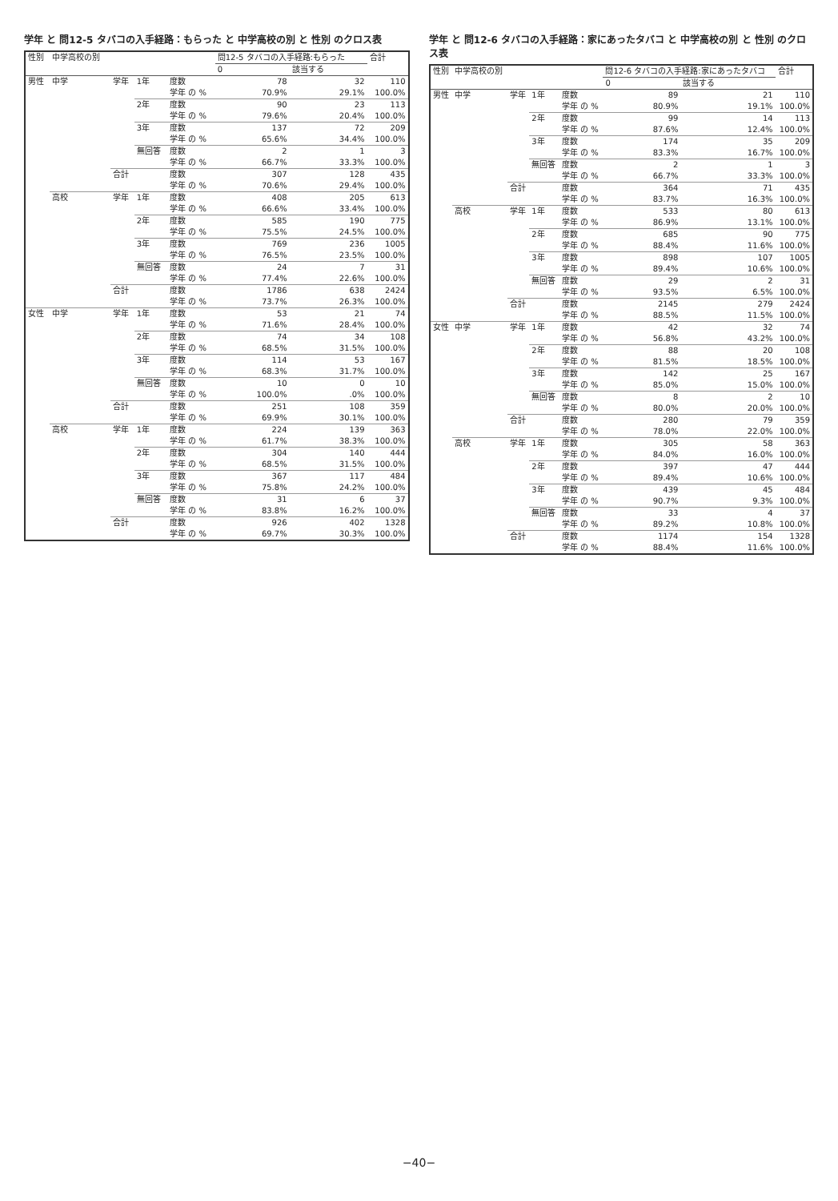学年 と 問12-5 タバコの入手経路：もらった と 中学高校の別 と 性別 のクロス表
| 性別 | 中学高校の別 | | | | 問12-5 タバコの入手経路:もらった | | 合計 |
| --- | --- | --- | --- | --- | --- | --- | --- |
| | | | | | 0 | 該当する | |
| 男性 | 中学 | 学年 | 1年 | 度数 | 78 | 32 | 110 |
| | | | | 学年 の % | 70.9% | 29.1% | 100.0% |
| | | | 2年 | 度数 | 90 | 23 | 113 |
| | | | | 学年 の % | 79.6% | 20.4% | 100.0% |
| | | | 3年 | 度数 | 137 | 72 | 209 |
| | | | | 学年 の % | 65.6% | 34.4% | 100.0% |
| | | | 無回答 | 度数 | 2 | 1 | 3 |
| | | | | 学年 の % | 66.7% | 33.3% | 100.0% |
| | | 合計 | | 度数 | 307 | 128 | 435 |
| | | | | 学年 の % | 70.6% | 29.4% | 100.0% |
| | 高校 | 学年 | 1年 | 度数 | 408 | 205 | 613 |
| | | | | 学年 の % | 66.6% | 33.4% | 100.0% |
| | | | 2年 | 度数 | 585 | 190 | 775 |
| | | | | 学年 の % | 75.5% | 24.5% | 100.0% |
| | | | 3年 | 度数 | 769 | 236 | 1005 |
| | | | | 学年 の % | 76.5% | 23.5% | 100.0% |
| | | | 無回答 | 度数 | 24 | 7 | 31 |
| | | | | 学年 の % | 77.4% | 22.6% | 100.0% |
| | | 合計 | | 度数 | 1786 | 638 | 2424 |
| | | | | 学年 の % | 73.7% | 26.3% | 100.0% |
| 女性 | 中学 | 学年 | 1年 | 度数 | 53 | 21 | 74 |
| | | | | 学年 の % | 71.6% | 28.4% | 100.0% |
| | | | 2年 | 度数 | 74 | 34 | 108 |
| | | | | 学年 の % | 68.5% | 31.5% | 100.0% |
| | | | 3年 | 度数 | 114 | 53 | 167 |
| | | | | 学年 の % | 68.3% | 31.7% | 100.0% |
| | | | 無回答 | 度数 | 10 | 0 | 10 |
| | | | | 学年 の % | 100.0% | .0% | 100.0% |
| | | 合計 | | 度数 | 251 | 108 | 359 |
| | | | | 学年 の % | 69.9% | 30.1% | 100.0% |
| | 高校 | 学年 | 1年 | 度数 | 224 | 139 | 363 |
| | | | | 学年 の % | 61.7% | 38.3% | 100.0% |
| | | | 2年 | 度数 | 304 | 140 | 444 |
| | | | | 学年 の % | 68.5% | 31.5% | 100.0% |
| | | | 3年 | 度数 | 367 | 117 | 484 |
| | | | | 学年 の % | 75.8% | 24.2% | 100.0% |
| | | | 無回答 | 度数 | 31 | 6 | 37 |
| | | | | 学年 の % | 83.8% | 16.2% | 100.0% |
| | | 合計 | | 度数 | 926 | 402 | 1328 |
| | | | | 学年 の % | 69.7% | 30.3% | 100.0% |
学年 と 問12-6 タバコの入手経路：家にあったタバコ と 中学高校の別 と 性別 のクロス表
| 性別 | 中学高校の別 | | | | 問12-6 タバコの入手経路:家にあったタバコ | | 合計 |
| --- | --- | --- | --- | --- | --- | --- | --- |
| | | | | | 0 | 該当する | |
| 男性 | 中学 | 学年 | 1年 | 度数 | 89 | 21 | 110 |
| | | | | 学年 の % | 80.9% | 19.1% | 100.0% |
| | | | 2年 | 度数 | 99 | 14 | 113 |
| | | | | 学年 の % | 87.6% | 12.4% | 100.0% |
| | | | 3年 | 度数 | 174 | 35 | 209 |
| | | | | 学年 の % | 83.3% | 16.7% | 100.0% |
| | | | 無回答 | 度数 | 2 | 1 | 3 |
| | | | | 学年 の % | 66.7% | 33.3% | 100.0% |
| | | 合計 | | 度数 | 364 | 71 | 435 |
| | | | | 学年 の % | 83.7% | 16.3% | 100.0% |
| | 高校 | 学年 | 1年 | 度数 | 533 | 80 | 613 |
| | | | | 学年 の % | 86.9% | 13.1% | 100.0% |
| | | | 2年 | 度数 | 685 | 90 | 775 |
| | | | | 学年 の % | 88.4% | 11.6% | 100.0% |
| | | | 3年 | 度数 | 898 | 107 | 1005 |
| | | | | 学年 の % | 89.4% | 10.6% | 100.0% |
| | | | 無回答 | 度数 | 29 | 2 | 31 |
| | | | | 学年 の % | 93.5% | 6.5% | 100.0% |
| | | 合計 | | 度数 | 2145 | 279 | 2424 |
| | | | | 学年 の % | 88.5% | 11.5% | 100.0% |
| 女性 | 中学 | 学年 | 1年 | 度数 | 42 | 32 | 74 |
| | | | | 学年 の % | 56.8% | 43.2% | 100.0% |
| | | | 2年 | 度数 | 88 | 20 | 108 |
| | | | | 学年 の % | 81.5% | 18.5% | 100.0% |
| | | | 3年 | 度数 | 142 | 25 | 167 |
| | | | | 学年 の % | 85.0% | 15.0% | 100.0% |
| | | | 無回答 | 度数 | 8 | 2 | 10 |
| | | | | 学年 の % | 80.0% | 20.0% | 100.0% |
| | | 合計 | | 度数 | 280 | 79 | 359 |
| | | | | 学年 の % | 78.0% | 22.0% | 100.0% |
| | 高校 | 学年 | 1年 | 度数 | 305 | 58 | 363 |
| | | | | 学年 の % | 84.0% | 16.0% | 100.0% |
| | | | 2年 | 度数 | 397 | 47 | 444 |
| | | | | 学年 の % | 89.4% | 10.6% | 100.0% |
| | | | 3年 | 度数 | 439 | 45 | 484 |
| | | | | 学年 の % | 90.7% | 9.3% | 100.0% |
| | | | 無回答 | 度数 | 33 | 4 | 37 |
| | | | | 学年 の % | 89.2% | 10.8% | 100.0% |
| | | 合計 | | 度数 | 1174 | 154 | 1328 |
| | | | | 学年 の % | 88.4% | 11.6% | 100.0% |
−40−